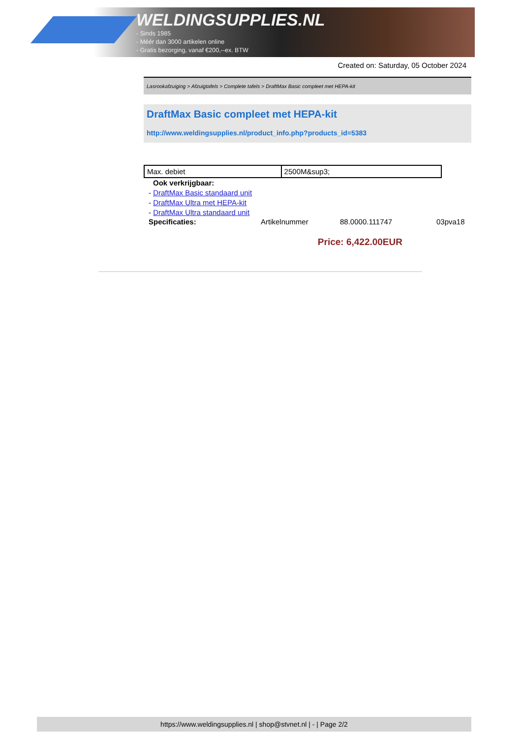WELDINGSUPPLIES.NL
- Sinds 1985
- Méér dan 3000 artikelen online
- Gratis bezorging, vanaf €200,--ex. BTW
Created on: Saturday, 05 October 2024
Lasrookafzuiging > Afzuigtafels > Complete tafels > DraftMax Basic compleet met HEPA-kit
DraftMax Basic compleet met HEPA-kit
http://www.weldingsupplies.nl/product_info.php?products_id=5383
| Max. debiet | 2500M&sup3; |
Ook verkrijgbaar:
- DraftMax Basic standaard unit
- DraftMax Ultra met HEPA-kit
- DraftMax Ultra standaard unit
Specificaties: Artikelnummer 88.0000.111747 03pva18
Price: 6,422.00EUR
https://www.weldingsupplies.nl | shop@stvnet.nl | - | Page 2/2